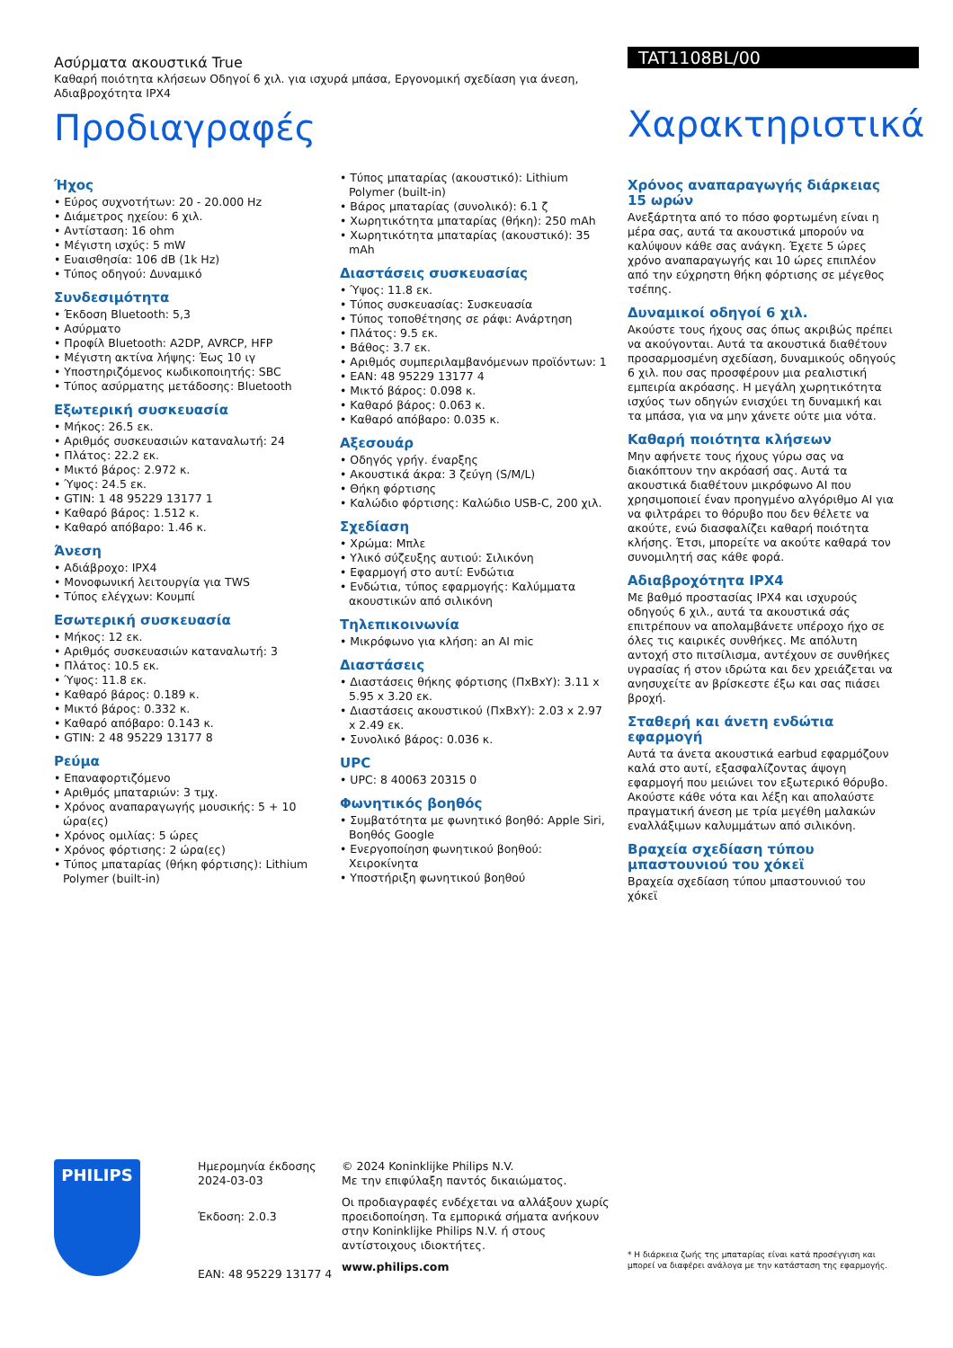Ασύρματα ακουστικά True
Καθαρή ποιότητα κλήσεων Οδηγοί 6 χιλ. για ισχυρά μπάσα, Εργονομική σχεδίαση για άνεση, Αδιαβροχότητα IPX4
Προδιαγραφές
TAT1108BL/00
Χαρακτηριστικά
Ήχος
• Εύρος συχνοτήτων: 20 - 20.000 Hz
• Διάμετρος ηχείου: 6 χιλ.
• Αντίσταση: 16 ohm
• Μέγιστη ισχύς: 5 mW
• Ευαισθησία: 106 dB (1k Hz)
• Τύπος οδηγού: Δυναμικό
Συνδεσιμότητα
• Έκδοση Bluetooth: 5,3
• Ασύρματο
• Προφίλ Bluetooth: A2DP, AVRCP, HFP
• Μέγιστη ακτίνα λήψης: Έως 10 ιγ
• Υποστηριζόμενος κωδικοποιητής: SBC
• Τύπος ασύρματης μετάδοσης: Bluetooth
Εξωτερική συσκευασία
• Μήκος: 26.5 εκ.
• Αριθμός συσκευασιών καταναλωτή: 24
• Πλάτος: 22.2 εκ.
• Μικτό βάρος: 2.972 κ.
• Ύψος: 24.5 εκ.
• GTIN: 1 48 95229 13177 1
• Καθαρό βάρος: 1.512 κ.
• Καθαρό απόβαρο: 1.46 κ.
Άνεση
• Αδιάβροχο: IPX4
• Μονοφωνική λειτουργία για TWS
• Τύπος ελέγχων: Κουμπί
Εσωτερική συσκευασία
• Μήκος: 12 εκ.
• Αριθμός συσκευασιών καταναλωτή: 3
• Πλάτος: 10.5 εκ.
• Ύψος: 11.8 εκ.
• Καθαρό βάρος: 0.189 κ.
• Μικτό βάρος: 0.332 κ.
• Καθαρό απόβαρο: 0.143 κ.
• GTIN: 2 48 95229 13177 8
Ρεύμα
• Επαναφορτιζόμενο
• Αριθμός μπαταριών: 3 τμχ.
• Χρόνος αναπαραγωγής μουσικής: 5 + 10 ώρα(ες)
• Χρόνος ομιλίας: 5 ώρες
• Χρόνος φόρτισης: 2 ώρα(ες)
• Τύπος μπαταρίας (θήκη φόρτισης): Lithium Polymer (built-in)
• Τύπος μπαταρίας (ακουστικό): Lithium Polymer (built-in)
• Βάρος μπαταρίας (συνολικό): 6.1 ζ
• Χωρητικότητα μπαταρίας (θήκη): 250 mAh
• Χωρητικότητα μπαταρίας (ακουστικό): 35 mAh
Διαστάσεις συσκευασίας
• Ύψος: 11.8 εκ.
• Τύπος συσκευασίας: Συσκευασία
• Τύπος τοποθέτησης σε ράφι: Ανάρτηση
• Πλάτος: 9.5 εκ.
• Βάθος: 3.7 εκ.
• Αριθμός συμπεριλαμβανόμενων προϊόντων: 1
• EAN: 48 95229 13177 4
• Μικτό βάρος: 0.098 κ.
• Καθαρό βάρος: 0.063 κ.
• Καθαρό απόβαρο: 0.035 κ.
Αξεσουάρ
• Οδηγός γρήγ. έναρξης
• Ακουστικά άκρα: 3 ζεύγη (S/M/L)
• Θήκη φόρτισης
• Καλώδιο φόρτισης: Καλώδιο USB-C, 200 χιλ.
Σχεδίαση
• Χρώμα: Μπλε
• Υλικό σύζευξης αυτιού: Σιλικόνη
• Εφαρμογή στο αυτί: Ενδώτια
• Ενδώτια, τύπος εφαρμογής: Καλύμματα ακουστικών από σιλικόνη
Τηλεπικοινωνία
• Μικρόφωνο για κλήση: an AI mic
Διαστάσεις
• Διαστάσεις θήκης φόρτισης (ΠxΒxΥ): 3.11 x 5.95 x 3.20 εκ.
• Διαστάσεις ακουστικού (ΠxΒxΥ): 2.03 x 2.97 x 2.49 εκ.
• Συνολικό βάρος: 0.036 κ.
UPC
• UPC: 8 40063 20315 0
Φωνητικός βοηθός
• Συμβατότητα με φωνητικό βοηθό: Apple Siri, Βοηθός Google
• Ενεργοποίηση φωνητικού βοηθού: Χειροκίνητα
• Υποστήριξη φωνητικού βοηθού
Χρόνος αναπαραγωγής διάρκειας 15 ωρών
Ανεξάρτητα από το πόσο φορτωμένη είναι η μέρα σας, αυτά τα ακουστικά μπορούν να καλύψουν κάθε σας ανάγκη. Έχετε 5 ώρες χρόνο αναπαραγωγής και 10 ώρες επιπλέον από την εύχρηστη θήκη φόρτισης σε μέγεθος τσέπης.
Δυναμικοί οδηγοί 6 χιλ.
Ακούστε τους ήχους σας όπως ακριβώς πρέπει να ακούγονται. Αυτά τα ακουστικά διαθέτουν προσαρμοσμένη σχεδίαση, δυναμικούς οδηγούς 6 χιλ. που σας προσφέρουν μια ρεαλιστική εμπειρία ακρόασης. Η μεγάλη χωρητικότητα ισχύος των οδηγών ενισχύει τη δυναμική και τα μπάσα, για να μην χάνετε ούτε μια νότα.
Καθαρή ποιότητα κλήσεων
Μην αφήνετε τους ήχους γύρω σας να διακόπτουν την ακρόασή σας. Αυτά τα ακουστικά διαθέτουν μικρόφωνο AI που χρησιμοποιεί έναν προηγμένο αλγόριθμο AI για να φιλτράρει το θόρυβο που δεν θέλετε να ακούτε, ενώ διασφαλίζει καθαρή ποιότητα κλήσης. Έτσι, μπορείτε να ακούτε καθαρά τον συνομιλητή σας κάθε φορά.
Αδιαβροχότητα IPX4
Με βαθμό προστασίας IPX4 και ισχυρούς οδηγούς 6 χιλ., αυτά τα ακουστικά σάς επιτρέπουν να απολαμβάνετε υπέροχο ήχο σε όλες τις καιρικές συνθήκες. Με απόλυτη αντοχή στο πιτσίλισμα, αντέχουν σε συνθήκες υγρασίας ή στον ιδρώτα και δεν χρειάζεται να ανησυχείτε αν βρίσκεστε έξω και σας πιάσει βροχή.
Σταθερή και άνετη ενδώτια εφαρμογή
Αυτά τα άνετα ακουστικά earbud εφαρμόζουν καλά στο αυτί, εξασφαλίζοντας άψογη εφαρμογή που μειώνει τον εξωτερικό θόρυβο. Ακούστε κάθε νότα και λέξη και απολαύστε πραγματική άνεση με τρία μεγέθη μαλακών εναλλάξιμων καλυμμάτων από σιλικόνη.
Βραχεία σχεδίαση τύπου μπαστουνιού του χόκεϊ
Βραχεία σχεδίαση τύπου μπαστουνιού του χόκεϊ
PHILIPS
Ημερομηνία έκδοσης 2024-03-03
Έκδοση: 2.0.3
EAN: 48 95229 13177 4
© 2024 Koninklijke Philips N.V.
Με την επιφύλαξη παντός δικαιώματος.
Οι προδιαγραφές ενδέχεται να αλλάξουν χωρίς προειδοποίηση. Τα εμπορικά σήματα ανήκουν στην Koninklijke Philips N.V. ή στους αντίστοιχους ιδιοκτήτες.
www.philips.com
* Η διάρκεια ζωής της μπαταρίας είναι κατά προσέγγιση και μπορεί να διαφέρει ανάλογα με την κατάσταση της εφαρμογής.